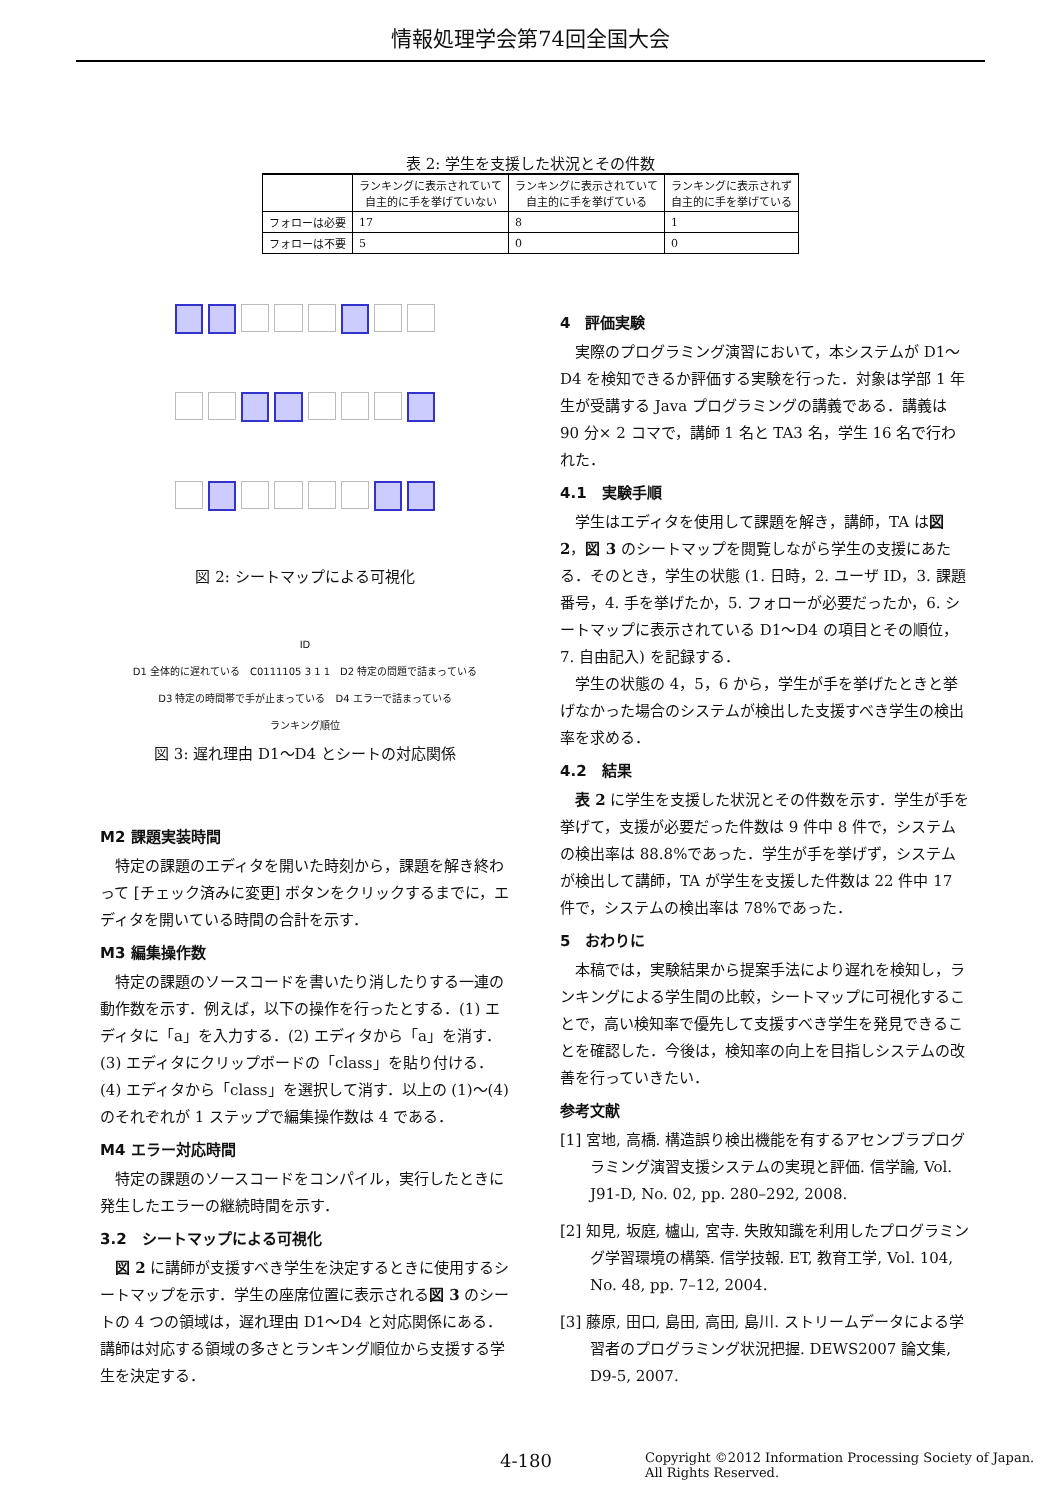情報処理学会第74回全国大会
表 2: 学生を支援した状況とその件数
| | ランキングに表示されていて 自主的に手を挙げていない | ランキングに表示されていて 自主的に手を挙げている | ランキングに表示されず 自主的に手を挙げている |
| --- | --- | --- | --- |
| フォローは必要 | 17 | 8 | 1 |
| フォローは不要 | 5 | 0 | 0 |
図 2: シートマップによる可視化
ID
D1 全体的に遅れている　C0111105 3 1 1　D2 特定の問題で詰まっている
D3 特定の時間帯で手が止まっている　D4 エラーで詰まっている
ランキング順位
図 3: 遅れ理由 D1〜D4 とシートの対応関係
M2 課題実装時間
特定の課題のエディタを開いた時刻から，課題を解き終わって [チェック済みに変更] ボタンをクリックするまでに，エディタを開いている時間の合計を示す．
M3 編集操作数
特定の課題のソースコードを書いたり消したりする一連の動作数を示す．例えば，以下の操作を行ったとする．(1) エディタに「a」を入力する．(2) エディタから「a」を消す．(3) エディタにクリップボードの「class」を貼り付ける．(4) エディタから「class」を選択して消す．以上の (1)〜(4) のそれぞれが 1 ステップで編集操作数は 4 である．
M4 エラー対応時間
特定の課題のソースコードをコンパイル，実行したときに発生したエラーの継続時間を示す．
3.2　シートマップによる可視化
図 2 に講師が支援すべき学生を決定するときに使用するシートマップを示す．学生の座席位置に表示される図 3 のシートの 4 つの領域は，遅れ理由 D1〜D4 と対応関係にある．講師は対応する領域の多さとランキング順位から支援する学生を決定する．
4　評価実験
実際のプログラミング演習において，本システムが D1〜D4 を検知できるか評価する実験を行った．対象は学部 1 年生が受講する Java プログラミングの講義である．講義は 90 分× 2 コマで，講師 1 名と TA3 名，学生 16 名で行われた．
4.1　実験手順
学生はエディタを使用して課題を解き，講師，TA は図 2，図 3 のシートマップを閲覧しながら学生の支援にあたる．そのとき，学生の状態 (1. 日時，2. ユーザ ID，3. 課題番号，4. 手を挙げたか，5. フォローが必要だったか，6. シートマップに表示されている D1〜D4 の項目とその順位，7. 自由記入) を記録する．
学生の状態の 4，5，6 から，学生が手を挙げたときと挙げなかった場合のシステムが検出した支援すべき学生の検出率を求める．
4.2　結果
表 2 に学生を支援した状況とその件数を示す．学生が手を挙げて，支援が必要だった件数は 9 件中 8 件で，システムの検出率は 88.8%であった．学生が手を挙げず，システムが検出して講師，TA が学生を支援した件数は 22 件中 17 件で，システムの検出率は 78%であった．
5　おわりに
本稿では，実験結果から提案手法により遅れを検知し，ランキングによる学生間の比較，シートマップに可視化することで，高い検知率で優先して支援すべき学生を発見できることを確認した．今後は，検知率の向上を目指しシステムの改善を行っていきたい．
参考文献
[1] 宮地, 高橋. 構造誤り検出機能を有するアセンブラプログラミング演習支援システムの実現と評価. 信学論, Vol. J91-D, No. 02, pp. 280–292, 2008.
[2] 知見, 坂庭, 櫨山, 宮寺. 失敗知識を利用したプログラミング学習環境の構築. 信学技報. ET, 教育工学, Vol. 104, No. 48, pp. 7–12, 2004.
[3] 藤原, 田口, 島田, 高田, 島川. ストリームデータによる学習者のプログラミング状況把握. DEWS2007 論文集, D9-5, 2007.
4-180 Copyright ©2012 Information Processing Society of Japan.
All Rights Reserved.